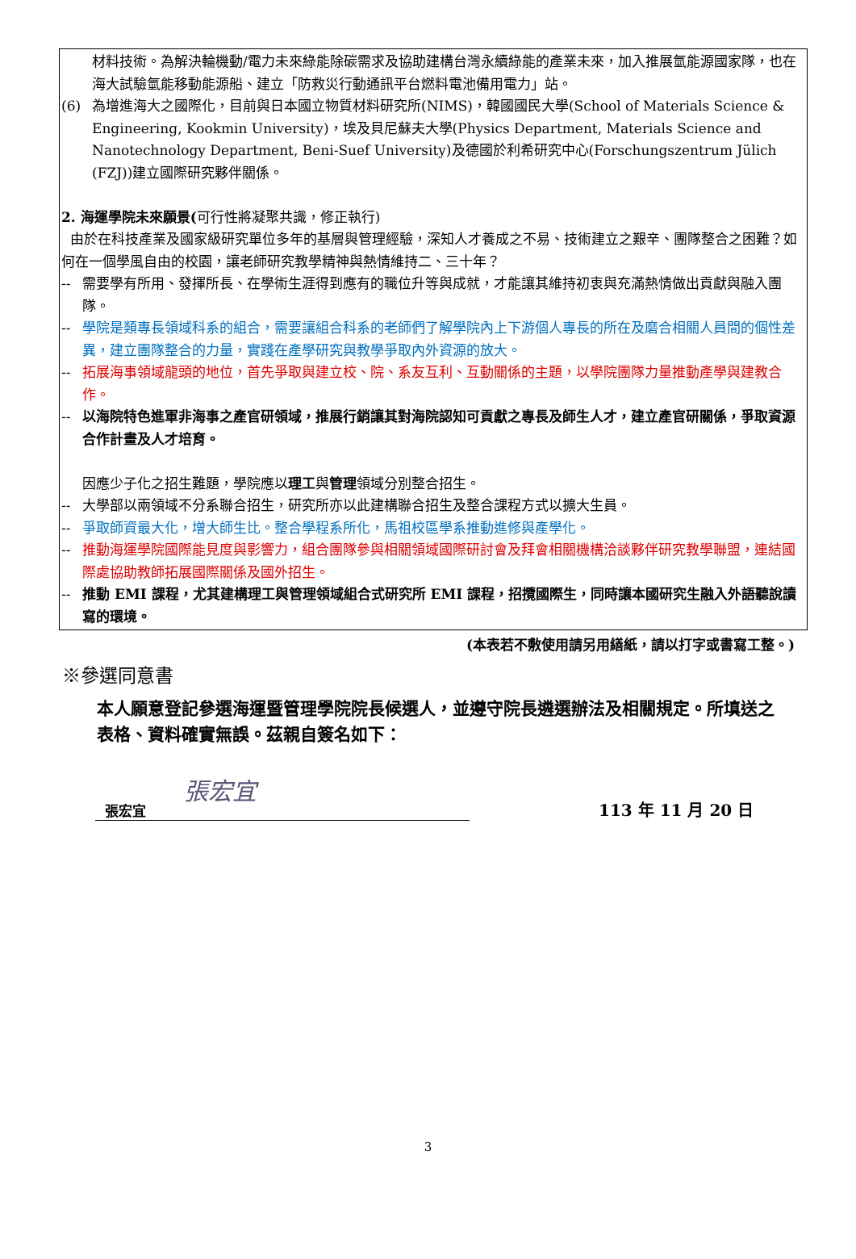材料技術。為解決輪機動/電力未來綠能除碳需求及協助建構台灣永續綠能的產業未來，加入推展氫能源國家隊，也在海大試驗氫能移動能源船、建立「防救災行動通訊平台燃料電池備用電力」站。
(6) 為增進海大之國際化，目前與日本國立物質材料研究所(NIMS)，韓國國民大學(School of Materials Science & Engineering, Kookmin University)，埃及貝尼蘇夫大學(Physics Department, Materials Science and Nanotechnology Department, Beni-Suef University)及德國於利希研究中心(Forschungszentrum Jülich (FZJ))建立國際研究夥伴關係。
2. 海運學院未來願景(可行性將凝聚共識，修正執行)
由於在科技產業及國家級研究單位多年的基層與管理經驗，深知人才養成之不易、技術建立之艱辛、團隊整合之困難？如何在一個學風自由的校園，讓老師研究教學精神與熱情維持二、三十年？
-- 需要學有所用、發揮所長、在學術生涯得到應有的職位升等與成就，才能讓其維持初衷與充滿熱情做出貢獻與融入團隊。
-- 學院是類專長領域科系的組合，需要讓組合科系的老師們了解學院內上下游個人專長的所在及磨合相關人員間的個性差異，建立團隊整合的力量，實踐在產學研究與教學爭取內外資源的放大。
-- 拓展海事領域龍頭的地位，首先爭取與建立校、院、系友互利、互動關係的主題，以學院團隊力量推動產學與建教合作。
-- 以海院特色進軍非海事之產官研領域，推展行銷讓其對海院認知可貢獻之專長及師生人才，建立產官研關係，爭取資源合作計畫及人才培育。
因應少子化之招生難題，學院應以理工與管理領域分別整合招生。
-- 大學部以兩領域不分系聯合招生，研究所亦以此建構聯合招生及整合課程方式以擴大生員。
-- 爭取師資最大化，增大師生比。整合學程系所化，馬祖校區學系推動進修與產學化。
-- 推動海運學院國際能見度與影響力，組合團隊參與相關領域國際研討會及拜會相關機構洽談夥伴研究教學聯盟，連結國際處協助教師拓展國際關係及國外招生。
-- 推動 EMI 課程，尤其建構理工與管理領域組合式研究所 EMI 課程，招攬國際生，同時讓本國研究生融入外語聽說讀寫的環境。
(本表若不敷使用請另用繕紙，請以打字或書寫工整。)
※參選同意書
本人願意登記參選海運暨管理學院院長候選人，並遵守院長遴選辦法及相關規定。所填送之表格、資料確實無誤。茲親自簽名如下：
張宏宜
張宏宜
113 年 11 月 20 日
3